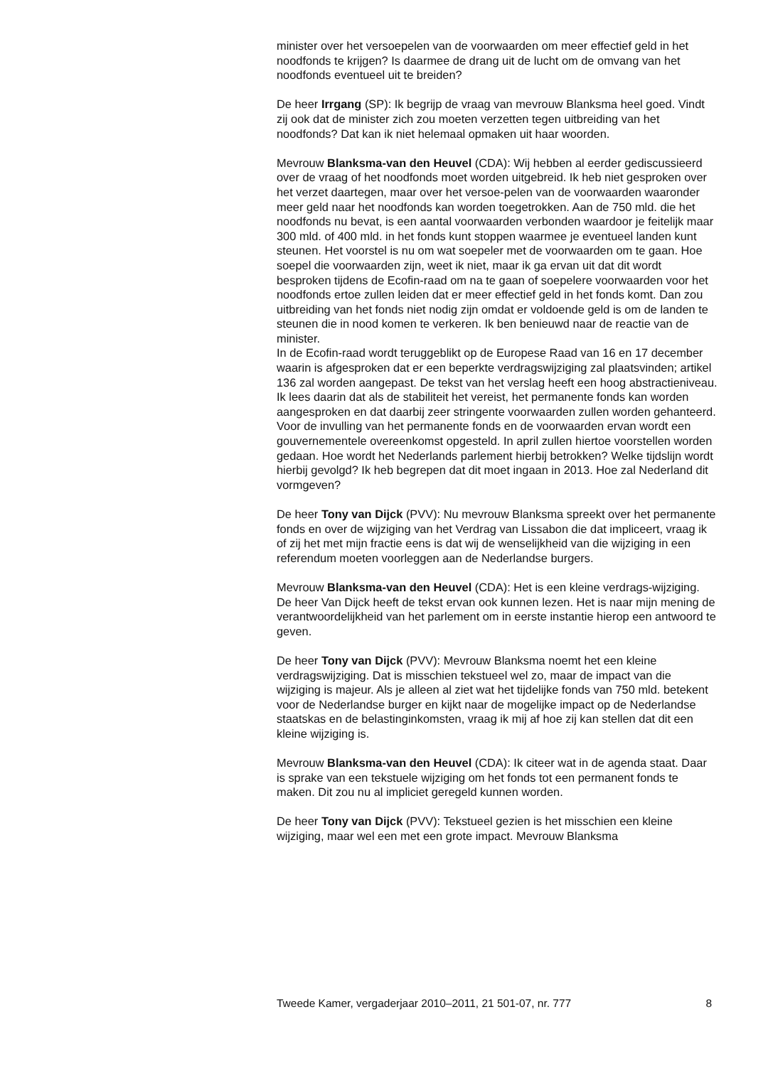minister over het versoepelen van de voorwaarden om meer effectief geld in het noodfonds te krijgen? Is daarmee de drang uit de lucht om de omvang van het noodfonds eventueel uit te breiden?
De heer Irrgang (SP): Ik begrijp de vraag van mevrouw Blanksma heel goed. Vindt zij ook dat de minister zich zou moeten verzetten tegen uitbreiding van het noodfonds? Dat kan ik niet helemaal opmaken uit haar woorden.
Mevrouw Blanksma-van den Heuvel (CDA): Wij hebben al eerder gediscussieerd over de vraag of het noodfonds moet worden uitgebreid. Ik heb niet gesproken over het verzet daartegen, maar over het versoe-pelen van de voorwaarden waaronder meer geld naar het noodfonds kan worden toegetrokken. Aan de 750 mld. die het noodfonds nu bevat, is een aantal voorwaarden verbonden waardoor je feitelijk maar 300 mld. of 400 mld. in het fonds kunt stoppen waarmee je eventueel landen kunt steunen. Het voorstel is nu om wat soepeler met de voorwaarden om te gaan. Hoe soepel die voorwaarden zijn, weet ik niet, maar ik ga ervan uit dat dit wordt besproken tijdens de Ecofin-raad om na te gaan of soepelere voorwaarden voor het noodfonds ertoe zullen leiden dat er meer effectief geld in het fonds komt. Dan zou uitbreiding van het fonds niet nodig zijn omdat er voldoende geld is om de landen te steunen die in nood komen te verkeren. Ik ben benieuwd naar de reactie van de minister.
In de Ecofin-raad wordt teruggeblikt op de Europese Raad van 16 en 17 december waarin is afgesproken dat er een beperkte verdragswijziging zal plaatsvinden; artikel 136 zal worden aangepast. De tekst van het verslag heeft een hoog abstractieniveau. Ik lees daarin dat als de stabiliteit het vereist, het permanente fonds kan worden aangesproken en dat daarbij zeer stringente voorwaarden zullen worden gehanteerd. Voor de invulling van het permanente fonds en de voorwaarden ervan wordt een gouvernementele overeenkomst opgesteld. In april zullen hiertoe voorstellen worden gedaan. Hoe wordt het Nederlands parlement hierbij betrokken? Welke tijdslijn wordt hierbij gevolgd? Ik heb begrepen dat dit moet ingaan in 2013. Hoe zal Nederland dit vormgeven?
De heer Tony van Dijck (PVV): Nu mevrouw Blanksma spreekt over het permanente fonds en over de wijziging van het Verdrag van Lissabon die dat impliceert, vraag ik of zij het met mijn fractie eens is dat wij de wenselijkheid van die wijziging in een referendum moeten voorleggen aan de Nederlandse burgers.
Mevrouw Blanksma-van den Heuvel (CDA): Het is een kleine verdrags-wijziging. De heer Van Dijck heeft de tekst ervan ook kunnen lezen. Het is naar mijn mening de verantwoordelijkheid van het parlement om in eerste instantie hierop een antwoord te geven.
De heer Tony van Dijck (PVV): Mevrouw Blanksma noemt het een kleine verdragswijziging. Dat is misschien tekstueel wel zo, maar de impact van die wijziging is majeur. Als je alleen al ziet wat het tijdelijke fonds van 750 mld. betekent voor de Nederlandse burger en kijkt naar de mogelijke impact op de Nederlandse staatskas en de belastinginkomsten, vraag ik mij af hoe zij kan stellen dat dit een kleine wijziging is.
Mevrouw Blanksma-van den Heuvel (CDA): Ik citeer wat in de agenda staat. Daar is sprake van een tekstuele wijziging om het fonds tot een permanent fonds te maken. Dit zou nu al impliciet geregeld kunnen worden.
De heer Tony van Dijck (PVV): Tekstueel gezien is het misschien een kleine wijziging, maar wel een met een grote impact. Mevrouw Blanksma
Tweede Kamer, vergaderjaar 2010–2011, 21 501-07, nr. 777 8